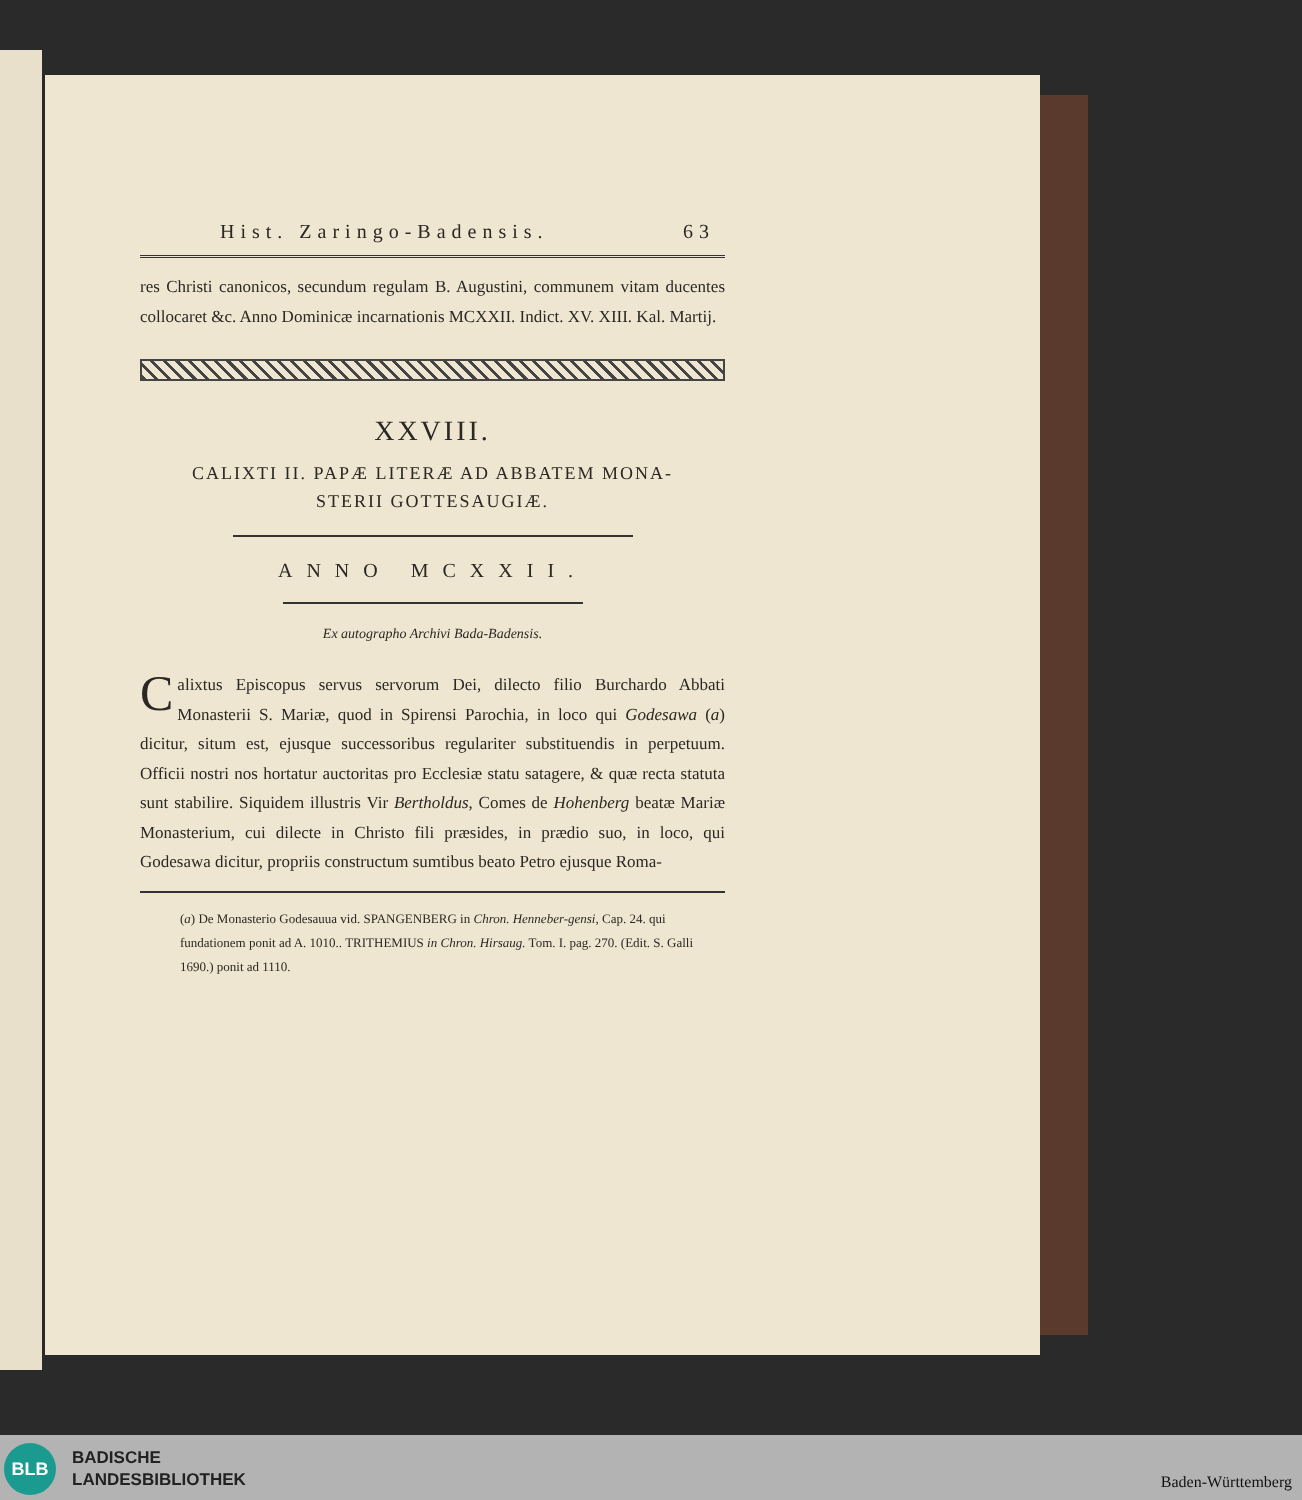Hist. Zaringo-Badensis. 63
res Christi canonicos, secundum regulam B. Augustini, communem vitam ducentes collocaret &c. Anno Dominicæ incarnationis MCXXII. Indict. XV. XIII. Kal. Martij.
XXVIII.
CALIXTI II. PAPÆ LITERÆ AD ABBATEM MONA-
STERII GOTTESAUGIÆ.
ANNO MCXXII.
Ex autographo Archivi Bada-Badensis.
Calixtus Episcopus servus servorum Dei, dilecto filio Burchardo Abbati Monasterii S. Mariæ, quod in Spirensi Parochia, in loco qui Godesawa (a) dicitur, situm est, ejusque successoribus regulariter substituendis in perpetuum. Officii nostri nos hortatur auctoritas pro Ecclesiæ statu satagere, & quæ recta statuta sunt stabilire. Siquidem illustris Vir Bertholdus, Comes de Hohenberg beatæ Mariæ Monasterium, cui dilecte in Christo fili præsides, in prædio suo, in loco, qui Godesawa dicitur, propriis constructum sumtibus beato Petro ejusque Roma-
(a) De Monasterio Godesauua vid. SPANGENBERG in Chron. Henneber-gensi, Cap. 24. qui fundationem ponit ad A. 1010.. TRITHEMIUS in Chron. Hirsaug. Tom. I. pag. 270. (Edit. S. Galli 1690.) ponit ad 1110.
BLB
BADISCHE
LANDESBIBLIOTHEK
Baden-Württemberg